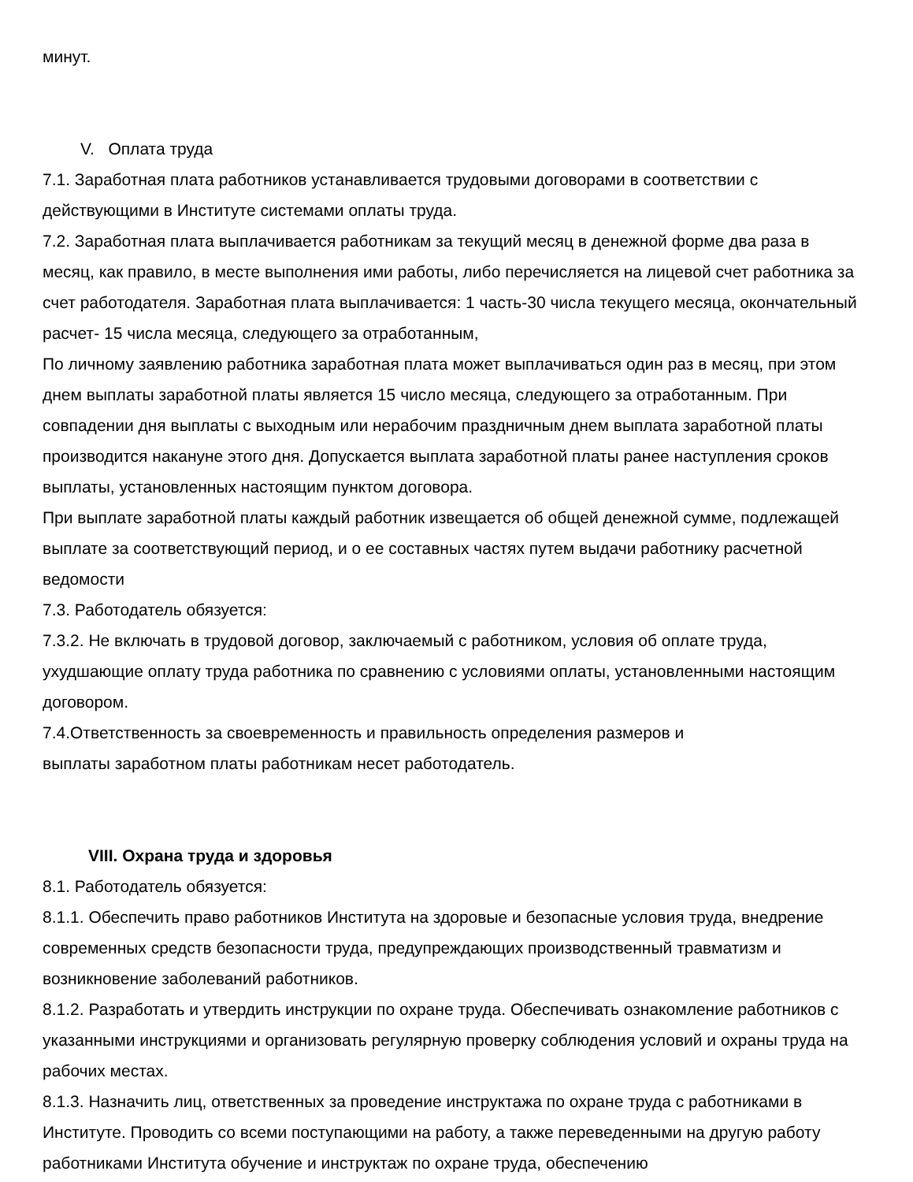минут.
V. Оплата труда
7.1. Заработная плата работников устанавливается трудовыми договорами в соответствии с действующими в Институте системами оплаты труда.
7.2. Заработная плата выплачивается работникам за текущий месяц в денежной форме два раза в месяц, как правило, в месте выполнения ими работы, либо перечисляется на лицевой счет работника за счет работодателя. Заработная плата выплачивается: 1 часть-30 числа текущего месяца, окончательный расчет- 15 числа месяца, следующего за отработанным,
По личному заявлению работника заработная плата может выплачиваться один раз в месяц, при этом днем выплаты заработной платы является 15 число месяца, следующего за отработанным. При совпадении дня выплаты с выходным или нерабочим праздничным днем выплата заработной платы производится накануне этого дня. Допускается выплата заработной платы ранее наступления сроков выплаты, установленных настоящим пунктом договора.
При выплате заработной платы каждый работник извещается об общей денежной сумме, подлежащей выплате за соответствующий период, и о ее составных частях путем выдачи работнику расчетной ведомости
7.3. Работодатель обязуется:
7.3.2. Не включать в трудовой договор, заключаемый с работником, условия об оплате труда, ухудшающие оплату труда работника по сравнению с условиями оплаты, установленными настоящим договором.
7.4.Ответственность за своевременность и правильность определения размеров и
выплаты заработном платы работникам несет работодатель.
VIII. Охрана труда и здоровья
8.1. Работодатель обязуется:
8.1.1. Обеспечить право работников Института на здоровые и безопасные условия труда, внедрение современных средств безопасности труда, предупреждающих производственный травматизм и возникновение заболеваний работников.
8.1.2. Разработать и утвердить инструкции по охране труда. Обеспечивать ознакомление работников с указанными инструкциями и организовать регулярную проверку соблюдения условий и охраны труда на рабочих местах.
8.1.3. Назначить лиц, ответственных за проведение инструктажа по охране труда с работниками в Институте. Проводить со всеми поступающими на работу, а также переведенными на другую работу работниками Института обучение и инструктаж по охране труда, обеспечению